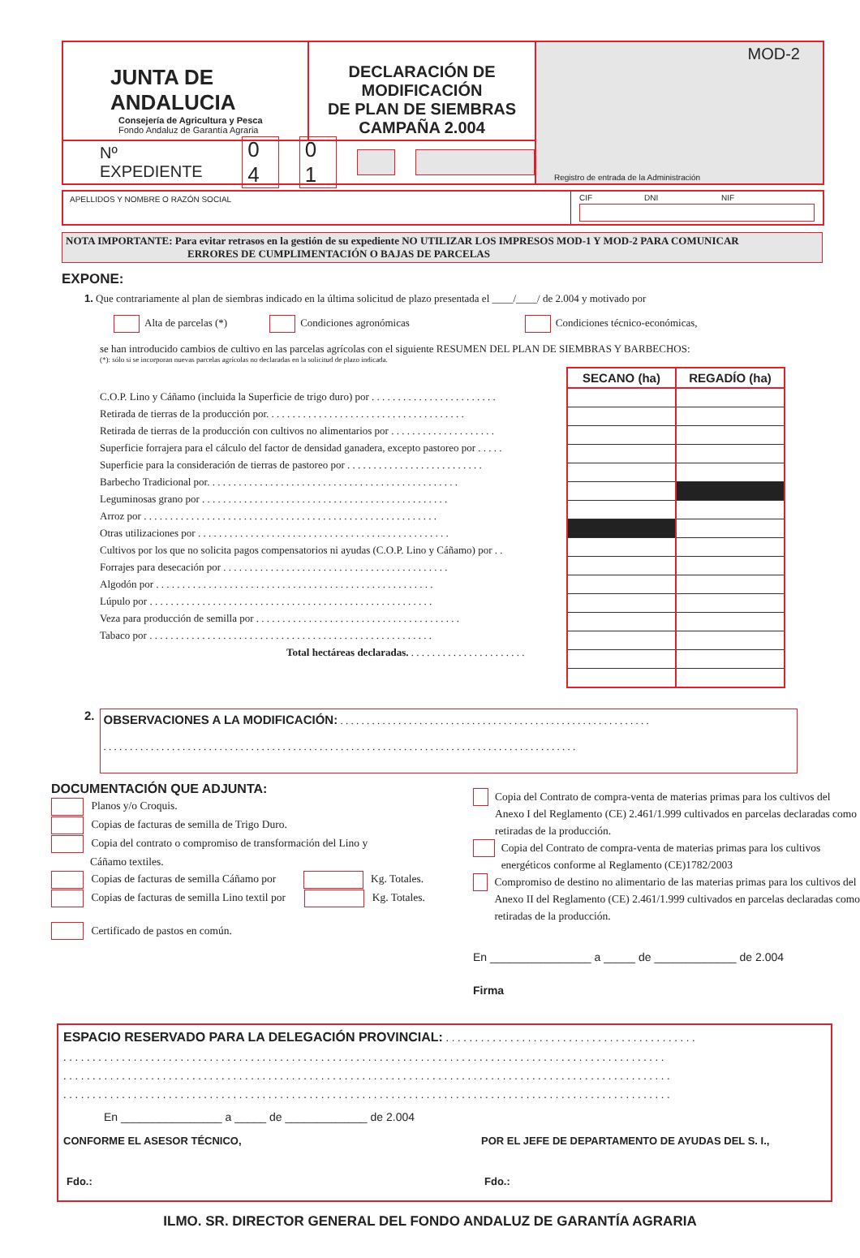JUNTA DE ANDALUCIA
Consejería de Agricultura y Pesca
Fondo Andaluz de Garantía Agraria
DECLARACIÓN DE MODIFICACIÓN
DE PLAN DE SIEMBRAS
CAMPAÑA 2.004
Nº EXPEDIENTE 0 4 0 1
MOD-2
Registro de entrada de la Administración
APELLIDOS Y NOMBRE O RAZÓN SOCIAL
CIF DNI NIF
NOTA IMPORTANTE: Para evitar retrasos en la gestión de su expediente NO UTILIZAR LOS IMPRESOS MOD-1 Y MOD-2 PARA COMUNICAR
ERRORES DE CUMPLIMENTACIÓN O BAJAS DE PARCELAS
EXPONE:
1. Que contrariamente al plan de siembras indicado en la última solicitud de plazo presentada el ____/____/ de 2.004 y motivado por
Alta de parcelas (*) Condiciones agronómicas Condiciones técnico-económicas,
se han introducido cambios de cultivo en las parcelas agrícolas con el siguiente RESUMEN DEL PLAN DE SIEMBRAS Y BARBECHOS:
(*): sólo si se incorporan nuevas parcelas agrícolas no declaradas en la solicitud de plazo indicada.
C.O.P. Lino y Cáñamo (incluida la Superficie de trigo duro) por . . . . . . . . . . . . . . . . . . . . . . . .
Retirada de tierras de la producción por. . . . . . . . . . . . . . . . . . . . . . . . . . . . . . . . . . . . . .
Retirada de tierras de la producción con cultivos no alimentarios por . . . . . . . . . . . . . . . . . . . .
Superficie forrajera para el cálculo del factor de densidad ganadera, excepto pastoreo por . . . . .
Superficie para la consideración de tierras de pastoreo por . . . . . . . . . . . . . . . . . . . . . . . . . .
Barbecho Tradicional por. . . . . . . . . . . . . . . . . . . . . . . . . . . . . . . . . . . . . . . . . . . . . . . .
Leguminosas grano por . . . . . . . . . . . . . . . . . . . . . . . . . . . . . . . . . . . . . . . . . . . . . . .
Arroz por . . . . . . . . . . . . . . . . . . . . . . . . . . . . . . . . . . . . . . . . . . . . . . . . . . . . . . . .
Otras utilizaciones por . . . . . . . . . . . . . . . . . . . . . . . . . . . . . . . . . . . . . . . . . . . . . . . .
Cultivos por los que no solicita pagos compensatorios ni ayudas (C.O.P. Lino y Cáñamo) por . .
Forrajes para desecación por . . . . . . . . . . . . . . . . . . . . . . . . . . . . . . . . . . . . . . . . . . .
Algodón por . . . . . . . . . . . . . . . . . . . . . . . . . . . . . . . . . . . . . . . . . . . . . . . . . . . . .
Lúpulo por . . . . . . . . . . . . . . . . . . . . . . . . . . . . . . . . . . . . . . . . . . . . . . . . . . . . . .
Veza para producción de semilla por . . . . . . . . . . . . . . . . . . . . . . . . . . . . . . . . . . . . . . .
Tabaco por . . . . . . . . . . . . . . . . . . . . . . . . . . . . . . . . . . . . . . . . . . . . . . . . . . . . . .
Total hectáreas declaradas. . . . . . . . . . . . . . . . . . . . . . .
| SECANO (ha) | REGADÍO (ha) |
| --- | --- |
2.
OBSERVACIONES A LA MODIFICACIÓN: . . . . . . . . . . . . . . . . . . . . . . . . . . . . . . . . . . . . . . . . . . . . . . . . . . . . . . . . . . .
. . . . . . . . . . . . . . . . . . . . . . . . . . . . . . . . . . . . . . . . . . . . . . . . . . . . . . . . . . . . . . . . . . . . . . . . . . . . . . . . . . . . . . . . . .
DOCUMENTACIÓN QUE ADJUNTA:
Planos y/o Croquis.
Copias de facturas de semilla de Trigo Duro.
Copia del contrato o compromiso de transformación del Lino y
Cáñamo textiles.
Copias de facturas de semilla Cáñamo por Kg. Totales.
Copias de facturas de semilla Lino textil por Kg. Totales.
Certificado de pastos en común.
Copia del Contrato de compra-venta de materias primas para los cultivos del Anexo I del Reglamento (CE) 2.461/1.999 cultivados en parcelas declaradas como retiradas de la producción.
Copia del Contrato de compra-venta de materias primas para los cultivos energéticos conforme al Reglamento (CE)1782/2003
Compromiso de destino no alimentario de las materias primas para los cultivos del Anexo II del Reglamento (CE) 2.461/1.999 cultivados en parcelas declaradas como retiradas de la producción.
En ________________ a _____ de _____________ de 2.004
Firma
ESPACIO RESERVADO PARA LA DELEGACIÓN PROVINCIAL: . . . . . . . . . . . . . . . . . . . . . . . . . . . . . . . . . . . . . . . . . . .
. . . . . . . . . . . . . . . . . . . . . . . . . . . . . . . . . . . . . . . . . . . . . . . . . . . . . . . . . . . . . . . . . . . . . . . . . . . . . . . . . . . . . . . . . . . . . . . . . . . . . . .
. . . . . . . . . . . . . . . . . . . . . . . . . . . . . . . . . . . . . . . . . . . . . . . . . . . . . . . . . . . . . . . . . . . . . . . . . . . . . . . . . . . . . . . . . . . . . . . . . . . . . . . .
. . . . . . . . . . . . . . . . . . . . . . . . . . . . . . . . . . . . . . . . . . . . . . . . . . . . . . . . . . . . . . . . . . . . . . . . . . . . . . . . . . . . . . . . . . . . . . . . . . . . . . . .
En ________________ a _____ de _____________ de 2.004
CONFORME EL ASESOR TÉCNICO, POR EL JEFE DE DEPARTAMENTO DE AYUDAS DEL S. I.,
Fdo.: Fdo.:
ILMO. SR. DIRECTOR GENERAL DEL FONDO ANDALUZ DE GARANTÍA AGRARIA